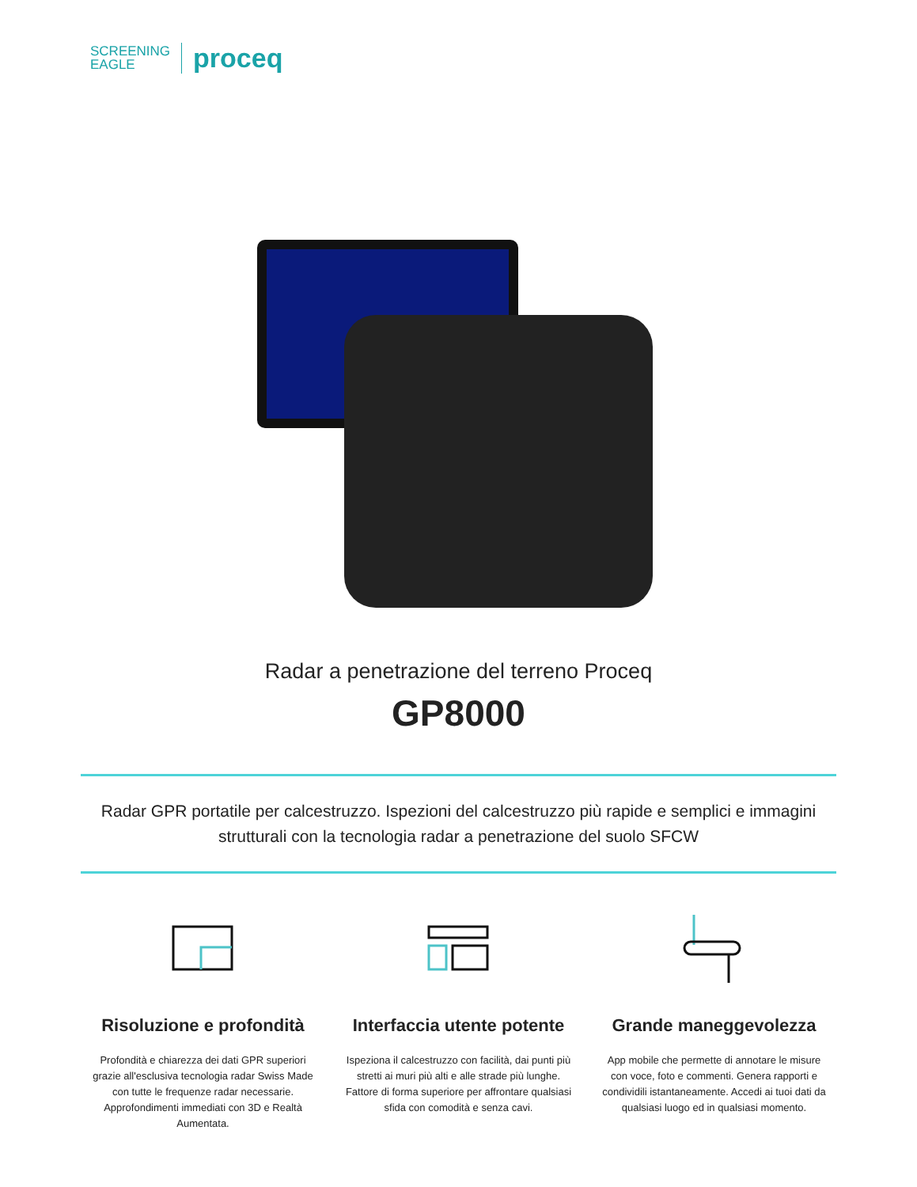SCREENING
EAGLE
proceq
Radar a penetrazione del terreno Proceq
GP8000
Radar GPR portatile per calcestruzzo. Ispezioni del calcestruzzo più rapide e semplici e immagini strutturali con la tecnologia radar a penetrazione del suolo SFCW
Risoluzione e profondità
Profondità e chiarezza dei dati GPR superiori grazie all'esclusiva tecnologia radar Swiss Made con tutte le frequenze radar necessarie. Approfondimenti immediati con 3D e Realtà Aumentata.
Interfaccia utente potente
Ispeziona il calcestruzzo con facilità, dai punti più stretti ai muri più alti e alle strade più lunghe. Fattore di forma superiore per affrontare qualsiasi sfida con comodità e senza cavi.
Grande maneggevolezza
App mobile che permette di annotare le misure con voce, foto e commenti. Genera rapporti e condividili istantaneamente. Accedi ai tuoi dati da qualsiasi luogo ed in qualsiasi momento.